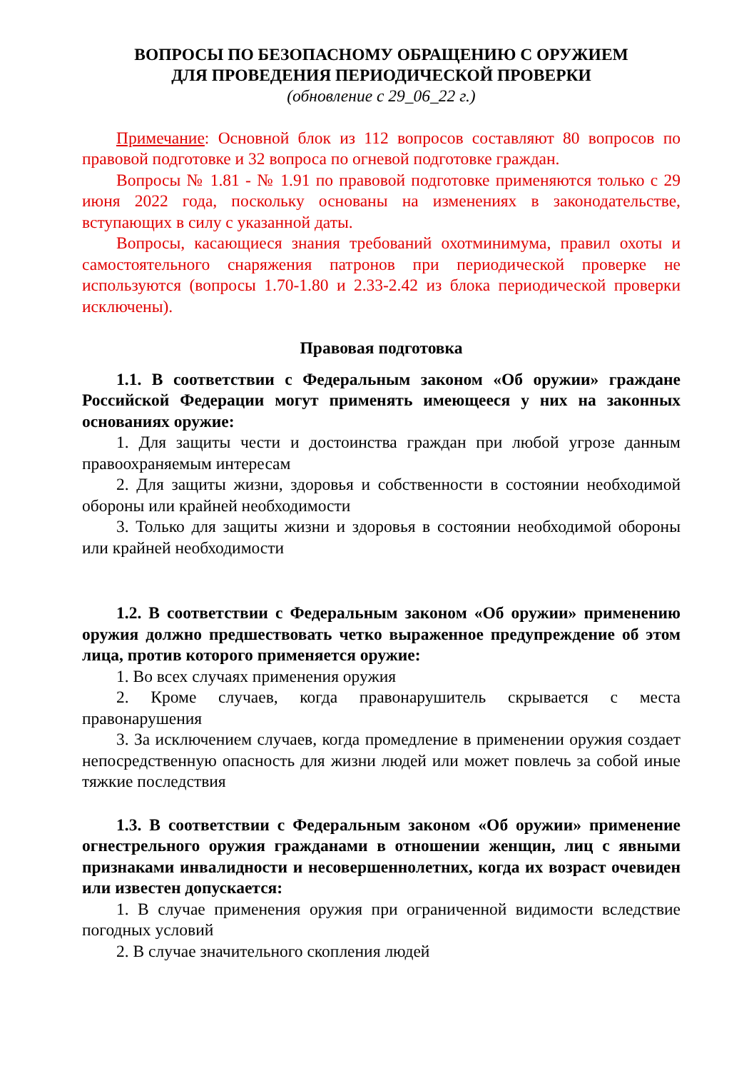ВОПРОСЫ ПО БЕЗОПАСНОМУ ОБРАЩЕНИЮ С ОРУЖИЕМ
ДЛЯ ПРОВЕДЕНИЯ ПЕРИОДИЧЕСКОЙ ПРОВЕРКИ
(обновление с 29_06_22 г.)
Примечание: Основной блок из 112 вопросов составляют 80 вопросов по правовой подготовке и 32 вопроса по огневой подготовке граждан.
Вопросы № 1.81 - № 1.91 по правовой подготовке применяются только с 29 июня 2022 года, поскольку основаны на изменениях в законодательстве, вступающих в силу с указанной даты.
Вопросы, касающиеся знания требований охотминимума, правил охоты и самостоятельного снаряжения патронов при периодической проверке не используются (вопросы 1.70-1.80 и 2.33-2.42 из блока периодической проверки исключены).
Правовая подготовка
1.1. В соответствии с Федеральным законом «Об оружии» граждане Российской Федерации могут применять имеющееся у них на законных основаниях оружие:
1. Для защиты чести и достоинства граждан при любой угрозе данным правоохраняемым интересам
2. Для защиты жизни, здоровья и собственности в состоянии необходимой обороны или крайней необходимости
3. Только для защиты жизни и здоровья в состоянии необходимой обороны или крайней необходимости
1.2. В соответствии с Федеральным законом «Об оружии» применению оружия должно предшествовать четко выраженное предупреждение об этом лица, против которого применяется оружие:
1. Во всех случаях применения оружия
2. Кроме случаев, когда правонарушитель скрывается с места правонарушения
3. За исключением случаев, когда промедление в применении оружия создает непосредственную опасность для жизни людей или может повлечь за собой иные тяжкие последствия
1.3. В соответствии с Федеральным законом «Об оружии» применение огнестрельного оружия гражданами в отношении женщин, лиц с явными признаками инвалидности и несовершеннолетних, когда их возраст очевиден или известен допускается:
1. В случае применения оружия при ограниченной видимости вследствие погодных условий
2. В случае значительного скопления людей